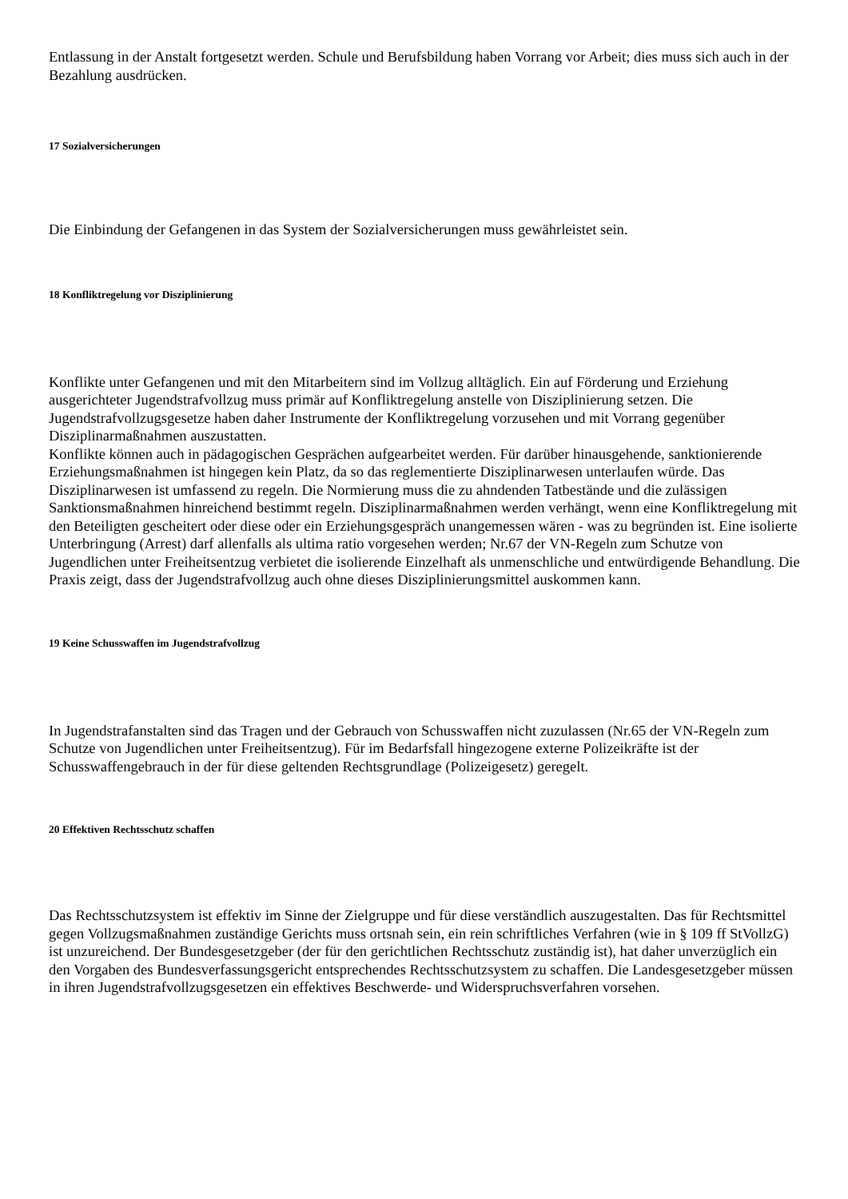Entlassung in der Anstalt fortgesetzt werden. Schule und Berufsbildung haben Vorrang vor Arbeit; dies muss sich auch in der Bezahlung ausdrücken.
17 Sozialversicherungen
Die Einbindung der Gefangenen in das System der Sozialversicherungen muss gewährleistet sein.
18 Konfliktregelung vor Disziplinierung
Konflikte unter Gefangenen und mit den Mitarbeitern sind im Vollzug alltäglich. Ein auf Förderung und Erziehung ausgerichteter Jugendstrafvollzug muss primär auf Konfliktregelung anstelle von Disziplinierung setzen. Die Jugendstrafvollzugsgesetze haben daher Instrumente der Konfliktregelung vorzusehen und mit Vorrang gegenüber Disziplinarmaßnahmen auszustatten.
Konflikte können auch in pädagogischen Gesprächen aufgearbeitet werden. Für darüber hinausgehende, sanktionierende Erziehungsmaßnahmen ist hingegen kein Platz, da so das reglementierte Disziplinarwesen unterlaufen würde. Das Disziplinarwesen ist umfassend zu regeln. Die Normierung muss die zu ahndenden Tatbestände und die zulässigen Sanktionsmaßnahmen hinreichend bestimmt regeln. Disziplinarmaßnahmen werden verhängt, wenn eine Konfliktregelung mit den Beteiligten gescheitert oder diese oder ein Erziehungsgespräch unangemessen wären - was zu begründen ist. Eine isolierte Unterbringung (Arrest) darf allenfalls als ultima ratio vorgesehen werden; Nr.67 der VN-Regeln zum Schutze von Jugendlichen unter Freiheitsentzug verbietet die isolierende Einzelhaft als unmenschliche und entwürdigende Behandlung. Die Praxis zeigt, dass der Jugendstrafvollzug auch ohne dieses Disziplinierungsmittel auskommen kann.
19 Keine Schusswaffen im Jugendstrafvollzug
In Jugendstrafanstalten sind das Tragen und der Gebrauch von Schusswaffen nicht zuzulassen (Nr.65 der VN-Regeln zum Schutze von Jugendlichen unter Freiheitsentzug). Für im Bedarfsfall hingezogene externe Polizeikräfte ist der Schusswaffengebrauch in der für diese geltenden Rechtsgrundlage (Polizeigesetz) geregelt.
20 Effektiven Rechtsschutz schaffen
Das Rechtsschutzsystem ist effektiv im Sinne der Zielgruppe und für diese verständlich auszugestalten. Das für Rechtsmittel gegen Vollzugsmaßnahmen zuständige Gerichts muss ortsnah sein, ein rein schriftliches Verfahren (wie in § 109 ff StVollzG) ist unzureichend. Der Bundesgesetzgeber (der für den gerichtlichen Rechtsschutz zuständig ist), hat daher unverzüglich ein den Vorgaben des Bundesverfassungsgericht entsprechendes Rechtsschutzsystem zu schaffen. Die Landesgesetzgeber müssen in ihren Jugendstrafvollzugsgesetzen ein effektives Beschwerde- und Widerspruchsverfahren vorsehen.